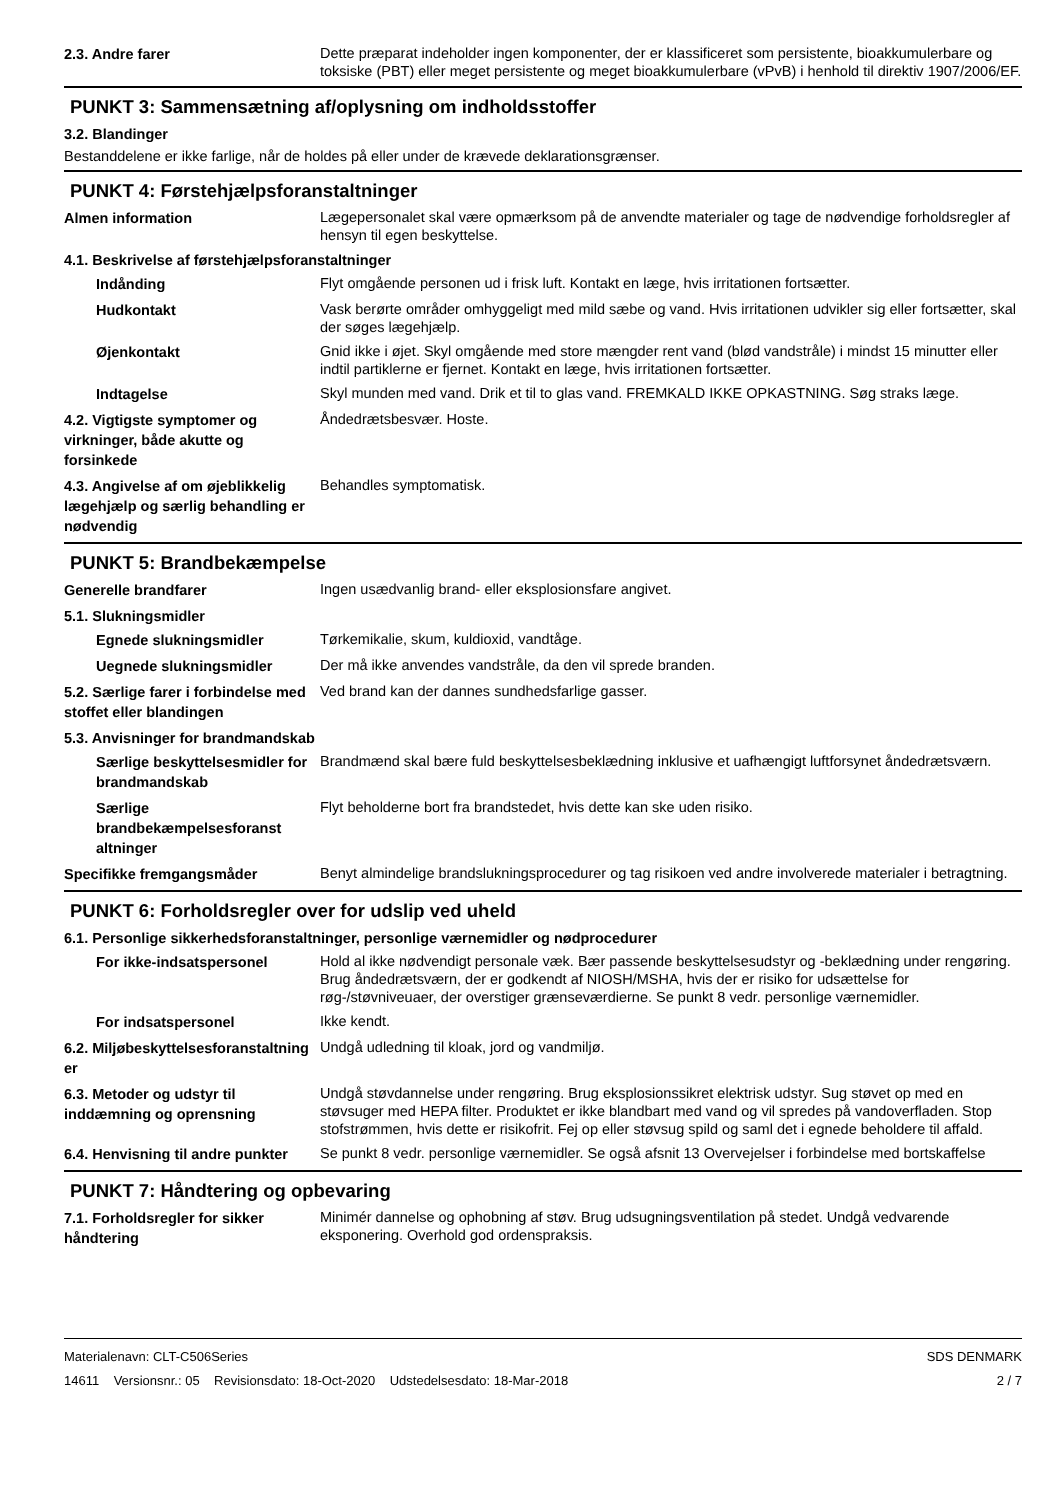2.3. Andre farer
Dette præparat indeholder ingen komponenter, der er klassificeret som persistente, bioakkumulerbare og toksiske (PBT) eller meget persistente og meget bioakkumulerbare (vPvB) i henhold til direktiv 1907/2006/EF.
PUNKT 3: Sammensætning af/oplysning om indholdsstoffer
3.2. Blandinger
Bestanddelene er ikke farlige, når de holdes på eller under de krævede deklarationsgrænser.
PUNKT 4: Førstehjælpsforanstaltninger
Almen information
Lægepersonalet skal være opmærksom på de anvendte materialer og tage de nødvendige forholdsregler af hensyn til egen beskyttelse.
4.1. Beskrivelse af førstehjælpsforanstaltninger
Indånding
Flyt omgående personen ud i frisk luft. Kontakt en læge, hvis irritationen fortsætter.
Hudkontakt
Vask berørte områder omhyggeligt med mild sæbe og vand. Hvis irritationen udvikler sig eller fortsætter, skal der søges lægehjælp.
Øjenkontakt
Gnid ikke i øjet. Skyl omgående med store mængder rent vand (blød vandstråle) i mindst 15 minutter eller indtil partiklerne er fjernet. Kontakt en læge, hvis irritationen fortsætter.
Indtagelse
Skyl munden med vand. Drik et til to glas vand. FREMKALD IKKE OPKASTNING. Søg straks læge.
4.2. Vigtigste symptomer og virkninger, både akutte og forsinkede
Åndedrætsbesvær. Hoste.
4.3. Angivelse af om øjeblikkelig lægehjælp og særlig behandling er nødvendig
Behandles symptomatisk.
PUNKT 5: Brandbekæmpelse
Generelle brandfarer
Ingen usædvanlig brand- eller eksplosionsfare angivet.
5.1. Slukningsmidler
Egnede slukningsmidler
Tørkemikalie, skum, kuldioxid, vandtåge.
Uegnede slukningsmidler
Der må ikke anvendes vandstråle, da den vil sprede branden.
5.2. Særlige farer i forbindelse med stoffet eller blandingen
Ved brand kan der dannes sundhedsfarlige gasser.
5.3. Anvisninger for brandmandskab
Særlige beskyttelsesmidler for brandmandskab
Brandmænd skal bære fuld beskyttelsesbeklædning inklusive et uafhængigt luftforsynet åndedrætsværn.
Særlige brandbekæmpelsesforanst altninger
Flyt beholderne bort fra brandstedet, hvis dette kan ske uden risiko.
Specifikke fremgangsmåder
Benyt almindelige brandslukningsprocedurer og tag risikoen ved andre involverede materialer i betragtning.
PUNKT 6: Forholdsregler over for udslip ved uheld
6.1. Personlige sikkerhedsforanstaltninger, personlige værnemidler og nødprocedurer
For ikke-indsatspersonel
Hold al ikke nødvendigt personale væk. Bær passende beskyttelsesudstyr og -beklædning under rengøring. Brug åndedrætsværn, der er godkendt af NIOSH/MSHA, hvis der er risiko for udsættelse for røg-/støvniveuaer, der overstiger grænseværdierne. Se punkt 8 vedr. personlige værnemidler.
For indsatspersonel
Ikke kendt.
6.2. Miljøbeskyttelsesforanstaltning er
Undgå udledning til kloak, jord og vandmiljø.
6.3. Metoder og udstyr til inddæmning og oprensning
Undgå støvdannelse under rengøring. Brug eksplosionssikret elektrisk udstyr. Sug støvet op med en støvsuger med HEPA filter. Produktet er ikke blandbart med vand og vil spredes på vandoverfladen. Stop stofstrømmen, hvis dette er risikofrit. Fej op eller støvsug spild og saml det i egnede beholdere til affald.
6.4. Henvisning til andre punkter
Se punkt 8 vedr. personlige værnemidler. Se også afsnit 13 Overvejelser i forbindelse med bortskaffelse
PUNKT 7: Håndtering og opbevaring
7.1. Forholdsregler for sikker håndtering
Minimér dannelse og ophobning af støv. Brug udsugningsventilation på stedet. Undgå vedvarende eksponering. Overhold god ordenspraksis.
Materialenavn: CLT-C506Series
14611 Versionsnr.: 05 Revisionsdato: 18-Oct-2020 Udstedelsesdato: 18-Mar-2018
SDS DENMARK
2 / 7